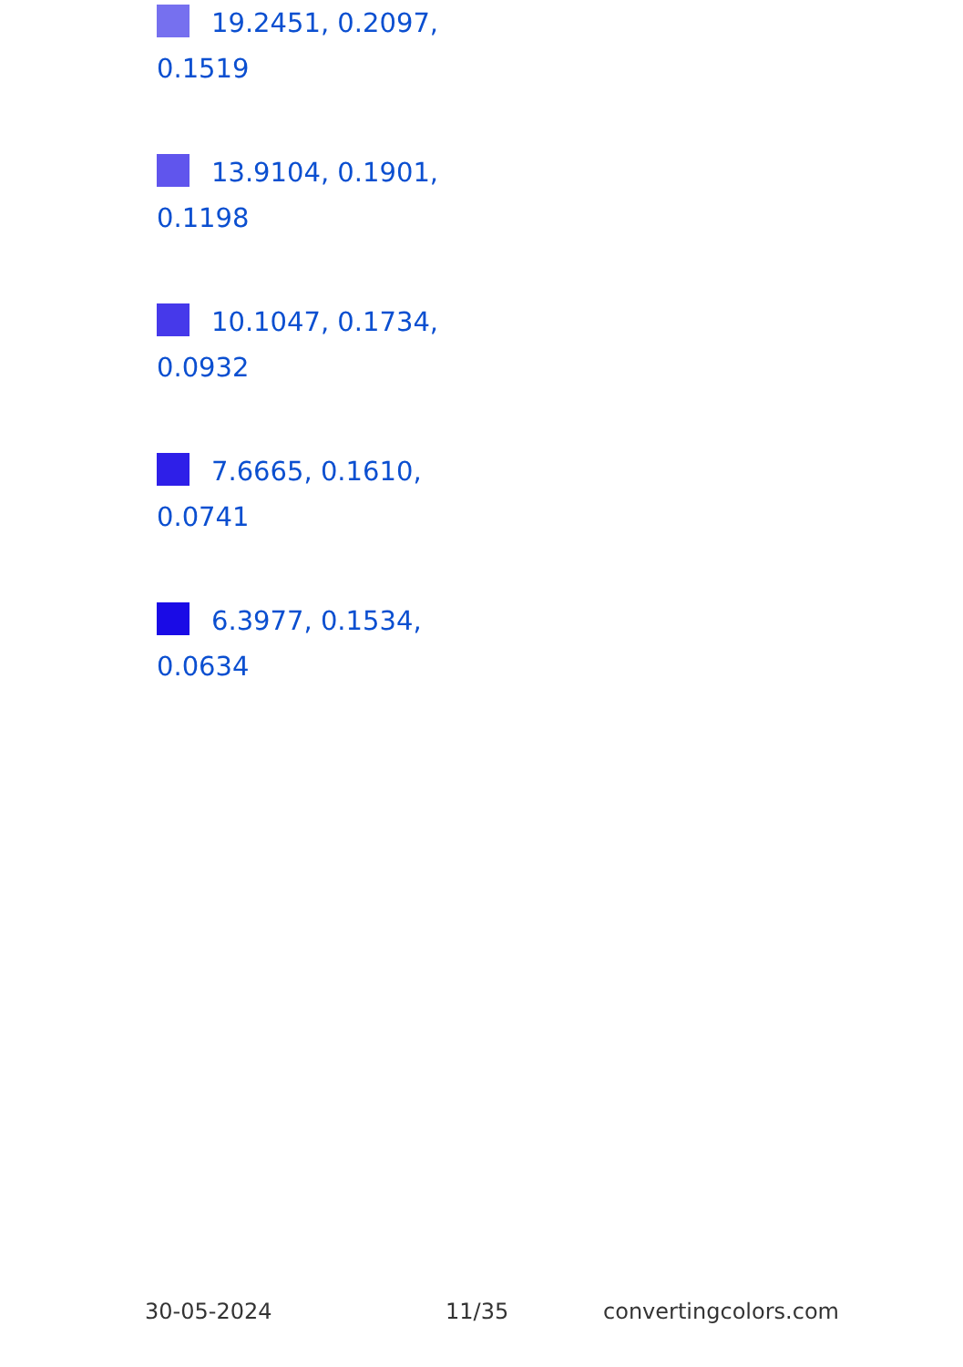19.2451, 0.2097, 0.1519
13.9104, 0.1901, 0.1198
10.1047, 0.1734, 0.0932
7.6665, 0.1610, 0.0741
6.3977, 0.1534, 0.0634
30-05-2024 11/35 convertingcolors.com